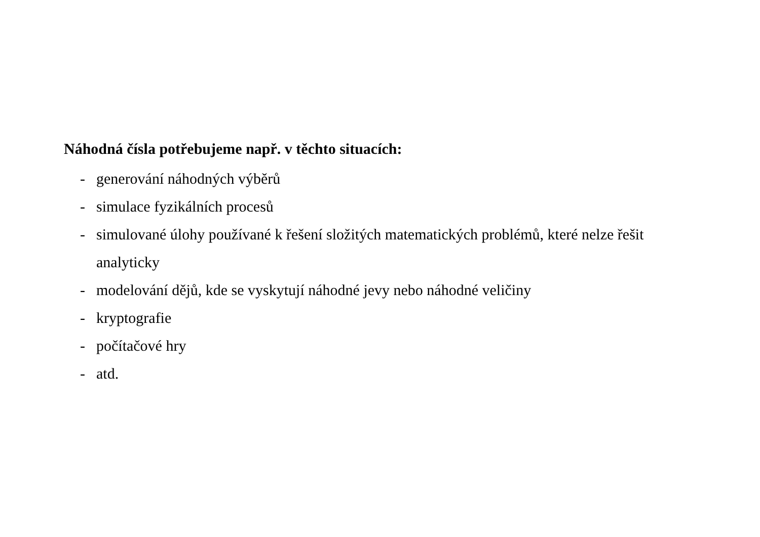Náhodná čísla potřebujeme např. v těchto situacích:
- generování náhodných výběrů
- simulace fyzikálních procesů
- simulované úlohy používané k řešení složitých matematických problémů, které nelze řešit analyticky
- modelování dějů, kde se vyskytují náhodné jevy nebo náhodné veličiny
- kryptografie
- počítačové hry
- atd.